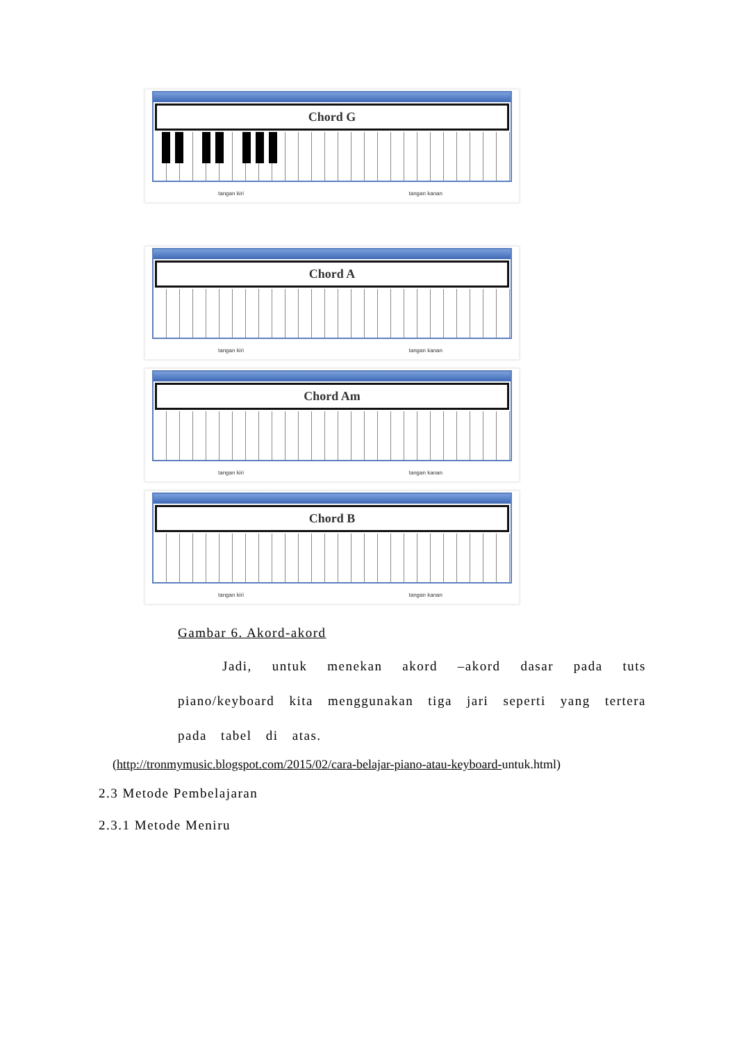Chord G
tangan kiri tangan kanan
Chord A
tangan kiri tangan kanan
Chord Am
tangan kiri tangan kanan
Chord B
tangan kiri tangan kanan
Gambar 6. Akord-akord
Jadi, untuk menekan akord –akord dasar pada tuts piano/keyboard kita menggunakan tiga jari seperti yang tertera pada tabel di atas.
(http://tronmymusic.blogspot.com/2015/02/cara-belajar-piano-atau-keyboard-untuk.html)
2.3 Metode Pembelajaran
2.3.1 Metode Meniru